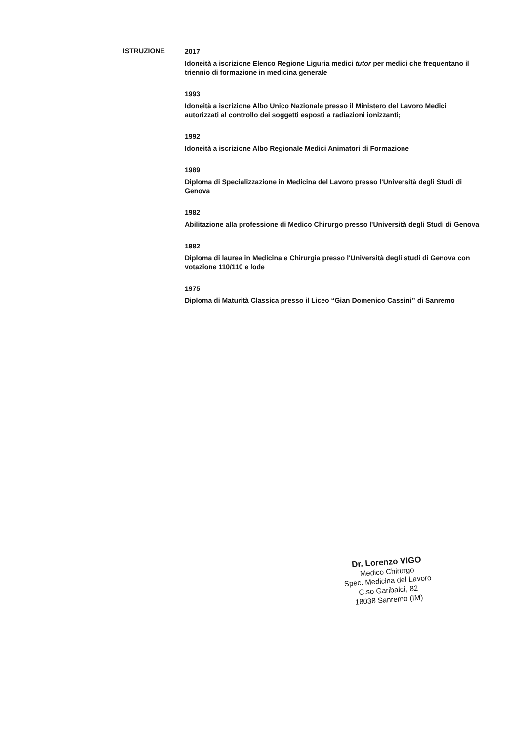ISTRUZIONE
2017
Idoneità a iscrizione Elenco Regione Liguria medici tutor per medici che frequentano il triennio di formazione in medicina generale
1993
Idoneità a iscrizione Albo Unico Nazionale presso il Ministero del Lavoro Medici autorizzati al controllo dei soggetti esposti a radiazioni ionizzanti;
1992
Idoneità a iscrizione Albo Regionale Medici Animatori di Formazione
1989
Diploma di Specializzazione in Medicina del Lavoro presso l'Università degli Studi di Genova
1982
Abilitazione alla professione di Medico Chirurgo presso l'Università degli Studi di Genova
1982
Diploma di laurea in Medicina e Chirurgia presso l'Università degli studi di Genova con votazione 110/110 e lode
1975
Diploma di Maturità Classica presso il Liceo “Gian Domenico Cassini” di Sanremo
Dr. Lorenzo VIGO
Medico Chirurgo
Spec. Medicina del Lavoro
C.so Garibaldi, 82
18038 Sanremo (IM)